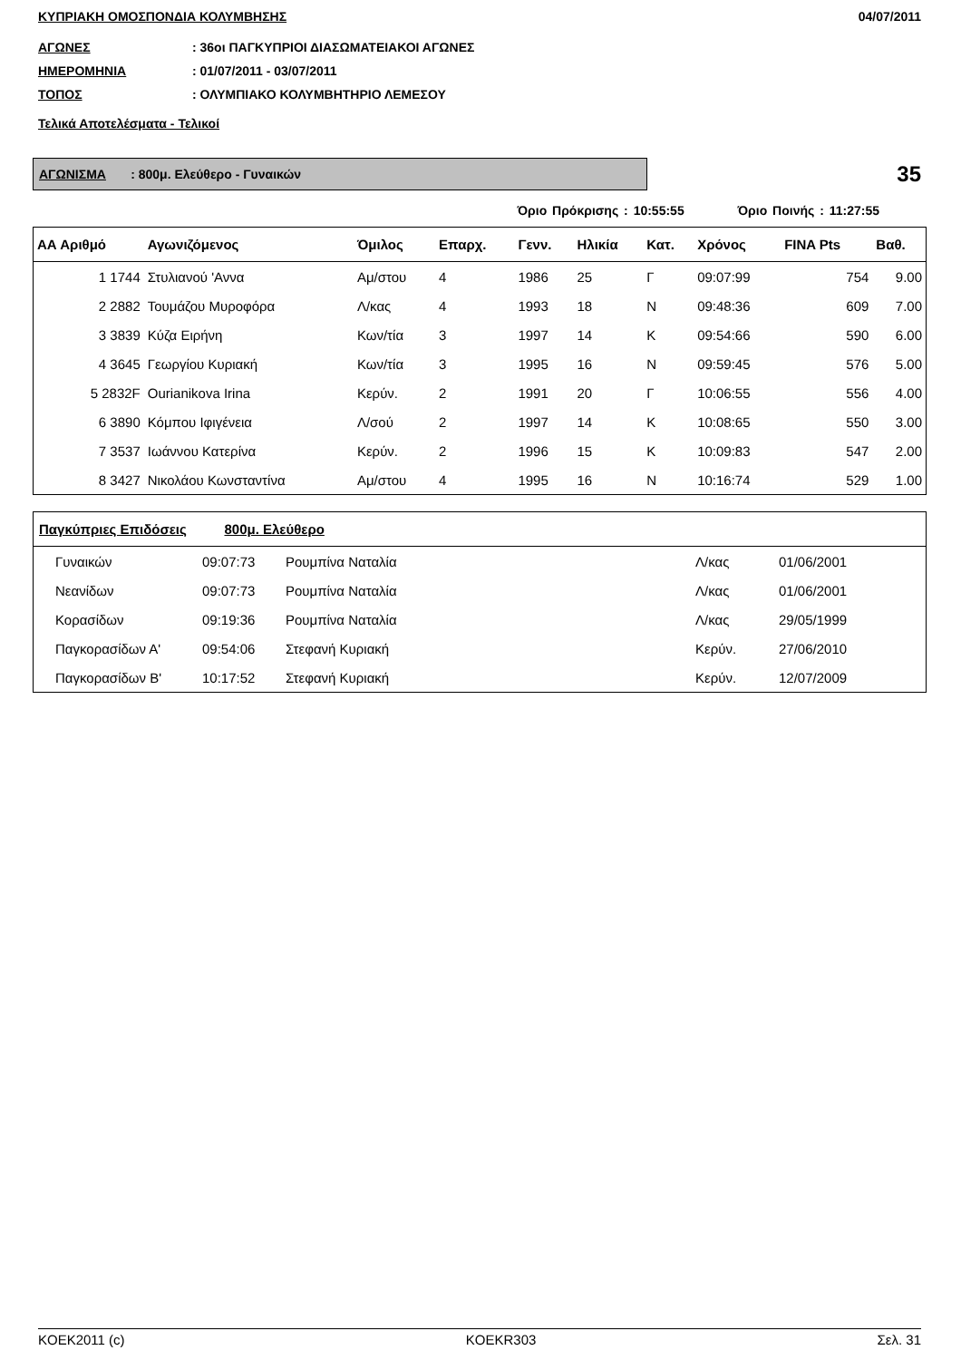ΚΥΠΡΙΑΚΗ ΟΜΟΣΠΟΝΔΙΑ ΚΟΛΥΜΒΗΣΗΣ 04/07/2011
ΑΓΩΝΕΣ: 36οι ΠΑΓΚΥΠΡΙΟΙ ΔΙΑΣΩΜΑΤΕΙΑΚΟΙ ΑΓΩΝΕΣ
ΗΜΕΡΟΜΗΝΙΑ: 01/07/2011 - 03/07/2011
ΤΟΠΟΣ: ΟΛΥΜΠΙΑΚΟ ΚΟΛΥΜΒΗΤΗΡΙΟ ΛΕΜΕΣΟΥ
Τελικά Αποτελέσματα - Τελικοί
ΑΓΩΝΙΣΜΑ : 800μ. Ελεύθερο - Γυναικών
35
Όριο Πρόκρισης : 10:55:55 Όριο Ποινής : 11:27:55
| ΑΑ Αριθμό | Αγωνιζόμενος | Όμιλος | Επαρχ. | Γενν. | Ηλικία | Κατ. | Χρόνος | FINA Pts | Βαθ. |
| --- | --- | --- | --- | --- | --- | --- | --- | --- | --- |
| 1 1744 | Στυλιανού 'Αννα | Αμ/στου | 4 | 1986 | 25 | Γ | 09:07:99 | 754 | 9.00 |
| 2 2882 | Τουμάζου Μυροφόρα | Λ/κας | 4 | 1993 | 18 | Ν | 09:48:36 | 609 | 7.00 |
| 3 3839 | Κύζα Ειρήνη | Κων/τία | 3 | 1997 | 14 | Κ | 09:54:66 | 590 | 6.00 |
| 4 3645 | Γεωργίου Κυριακή | Κων/τία | 3 | 1995 | 16 | Ν | 09:59:45 | 576 | 5.00 |
| 5 2832F | Ourianikova Irina | Κερύν. | 2 | 1991 | 20 | Γ | 10:06:55 | 556 | 4.00 |
| 6 3890 | Κόμπου Ιφιγένεια | Λ/σού | 2 | 1997 | 14 | Κ | 10:08:65 | 550 | 3.00 |
| 7 3537 | Ιωάννου Κατερίνα | Κερύν. | 2 | 1996 | 15 | Κ | 10:09:83 | 547 | 2.00 |
| 8 3427 | Νικολάου Κωνσταντίνα | Αμ/στου | 4 | 1995 | 16 | Ν | 10:16:74 | 529 | 1.00 |
| Παγκύπριες Επιδόσεις 800μ. Ελεύθερο | | | | |
| --- | --- | --- | --- | --- |
| Γυναικών | 09:07:73 | Ρουμπίνα Ναταλία | Λ/κας | 01/06/2001 |
| Νεανίδων | 09:07:73 | Ρουμπίνα Ναταλία | Λ/κας | 01/06/2001 |
| Κορασίδων | 09:19:36 | Ρουμπίνα Ναταλία | Λ/κας | 29/05/1999 |
| Παγκορασίδων Α' | 09:54:06 | Στεφανή Κυριακή | Κερύν. | 27/06/2010 |
| Παγκορασίδων Β' | 10:17:52 | Στεφανή Κυριακή | Κερύν. | 12/07/2009 |
KOEK2011 (c) KOEKR303 Σελ. 31